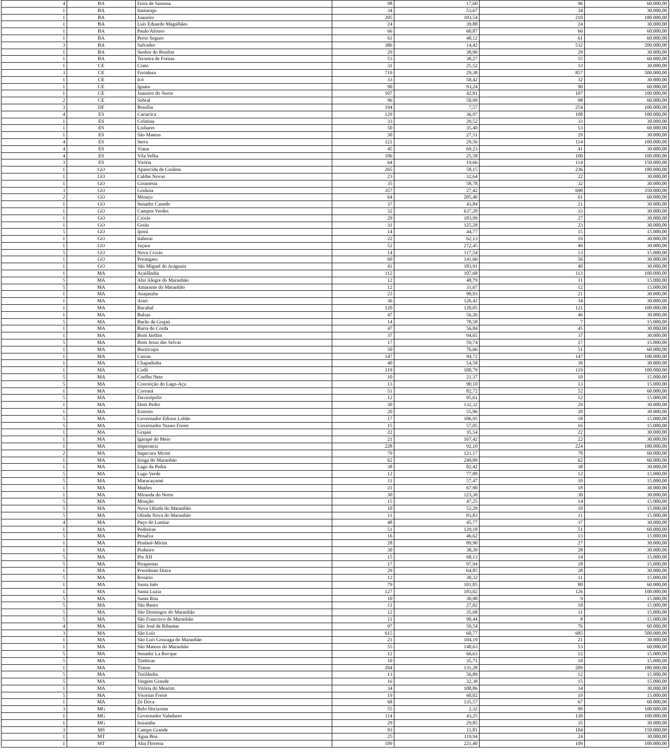| 4 | BA | Feira de Santana | 98 | 17,60 | 96 | 60.000,00 |
| 1 | BA | Itamaraju | 34 | 53,67 | 34 | 30.000,00 |
| 1 | BA | Juazeiro | 205 | 103,54 | 210 | 180.000,00 |
| 1 | BA | Luís Eduardo Magalhães | 24 | 39,88 | 24 | 30.000,00 |
| 1 | BA | Paulo Afonso | 66 | 60,87 | 66 | 60.000,00 |
| 1 | BA | Porto Seguro | 61 | 48,12 | 61 | 60.000,00 |
| 3 | BA | Salvador | 386 | 14,42 | 532 | 200.000,00 |
| 1 | BA | Senhor do Bonfim | 29 | 38,96 | 29 | 30.000,00 |
| 1 | BA | Teixeira de Freitas | 53 | 38,27 | 55 | 60.000,00 |
| 1 | CE | Crato | 31 | 25,52 | 33 | 30.000,00 |
| 3 | CE | Fortaleza | 719 | 29,38 | 857 | 500.000,00 |
| 1 | CE | Icó | 33 | 50,42 | 32 | 30.000,00 |
| 1 | CE | Iguatu | 90 | 93,24 | 90 | 60.000,00 |
| 1 | CE | Juazeiro do Norte | 107 | 42,81 | 107 | 100.000,00 |
| 2 | CE | Sobral | 96 | 50,99 | 98 | 60.000,00 |
| 3 | DF | Brasília | 194 | 7,57 | 254 | 100.000,00 |
| 4 | ES | Cariacica | 129 | 36,97 | 108 | 100.000,00 |
| 1 | ES | Colatina | 33 | 29,52 | 33 | 30.000,00 |
| 1 | ES | Linhares | 50 | 35,40 | 53 | 60.000,00 |
| 1 | ES | São Mateus | 30 | 27,51 | 29 | 30.000,00 |
| 4 | ES | Serra | 121 | 29,56 | 114 | 100.000,00 |
| 4 | ES | Viana | 45 | 69,23 | 41 | 30.000,00 |
| 4 | ES | Vila Velha | 106 | 25,58 | 100 | 100.000,00 |
| 3 | ES | Vitória | 64 | 19,66 | 114 | 150.000,00 |
| 1 | GO | Aparecida de Goiânia | 265 | 58,15 | 236 | 180.000,00 |
| 1 | GO | Caldas Novas | 23 | 32,64 | 22 | 30.000,00 |
| 1 | GO | Goianésia | 35 | 58,78 | 32 | 30.000,00 |
| 3 | GO | Goiânia | 357 | 27,42 | 690 | 350.000,00 |
| 2 | GO | Minaçu | 64 | 205,46 | 61 | 60.000,00 |
| 1 | GO | Senador Canedo | 37 | 43,84 | 21 | 30.000,00 |
| 1 | GO | Campos Verdes | 32 | 637,20 | 33 | 30.000,00 |
| 1 | GO | Crixás | 29 | 183,99 | 27 | 30.000,00 |
| 1 | GO | Goiás | 31 | 125,28 | 23 | 30.000,00 |
| 5 | GO | Iporá | 14 | 44,77 | 15 | 15.000,00 |
| 1 | GO | Itaberaí | 22 | 62,13 | 19 | 30.000,00 |
| 1 | GO | Juçara | 52 | 272,45 | 49 | 30.000,00 |
| 5 | GO | Nova Crixás | 14 | 117,54 | 13 | 15.000,00 |
| 1 | GO | Porangatu | 60 | 141,66 | 56 | 30.000,00 |
| 1 | GO | São Miguel do Araguaia | 41 | 183,91 | 40 | 30.000,00 |
| 1 | MA | Açailândia | 112 | 107,68 | 113 | 100.000,00 |
| 5 | MA | Alto Alegre do Maranhão | 12 | 48,79 | 11 | 15.000,00 |
| 5 | MA | Amarante do Maranhão | 12 | 31,67 | 12 | 15.000,00 |
| 1 | MA | Anajatuba | 23 | 90,93 | 21 | 30.000,00 |
| 1 | MA | Arari | 36 | 126,42 | 34 | 30.000,00 |
| 1 | MA | Bacabal | 120 | 120,05 | 121 | 100.000,00 |
| 1 | MA | Balsas | 47 | 56,26 | 46 | 30.000,00 |
| 5 | MA | Barão de Grajaú | 14 | 78,58 | 7 | 15.000,00 |
| 1 | MA | Barra do Corda | 47 | 56,84 | 45 | 30.000,00 |
| 1 | MA | Bom Jardim | 37 | 94,65 | 37 | 30.000,00 |
| 5 | MA | Bom Jesus das Selvas | 17 | 59,74 | 17 | 15.000,00 |
| 1 | MA | Buriticupu | 50 | 76,66 | 51 | 60.000,00 |
| 1 | MA | Caxias | 147 | 94,72 | 147 | 100.000,00 |
| 1 | MA | Chapadinha | 40 | 54,58 | 39 | 30.000,00 |
| 1 | MA | Codó | 119 | 100,79 | 119 | 100.000,00 |
| 5 | MA | Coelho Neto | 10 | 21,37 | 10 | 15.000,00 |
| 5 | MA | Conceição do Lago-Açu | 13 | 90,10 | 13 | 15.000,00 |
| 1 | MA | Coroatá | 51 | 82,72 | 52 | 60.000,00 |
| 5 | MA | Davinópolis | 12 | 95,61 | 12 | 15.000,00 |
| 1 | MA | Dom Pedro | 30 | 132,32 | 29 | 30.000,00 |
| 1 | MA | Estreito | 20 | 55,96 | 20 | 30.000,00 |
| 5 | MA | Governador Edison Lobão | 17 | 106,95 | 18 | 15.000,00 |
| 5 | MA | Governador Nunes Freire | 15 | 57,05 | 16 | 15.000,00 |
| 1 | MA | Grajaú | 22 | 35,54 | 22 | 30.000,00 |
| 1 | MA | Igarapé do Meio | 21 | 167,42 | 22 | 30.000,00 |
| 1 | MA | Imperatriz | 228 | 92,10 | 224 | 180.000,00 |
| 2 | MA | Itapecuru Mirim | 79 | 121,17 | 78 | 60.000,00 |
| 1 | MA | Itinga do Maranhão | 62 | 249,09 | 62 | 60.000,00 |
| 1 | MA | Lago da Pedra | 38 | 82,42 | 38 | 30.000,00 |
| 5 | MA | Lago Verde | 12 | 77,89 | 12 | 15.000,00 |
| 5 | MA | Maracaçumé | 11 | 57,47 | 10 | 15.000,00 |
| 1 | MA | Matões | 21 | 67,90 | 18 | 30.000,00 |
| 1 | MA | Miranda do Norte | 30 | 123,30 | 30 | 30.000,00 |
| 5 | MA | Monção | 15 | 47,25 | 14 | 15.000,00 |
| 5 | MA | Nova Olinda do Maranhão | 10 | 52,29 | 10 | 15.000,00 |
| 5 | MA | Olinda Nova do Maranhão | 11 | 83,83 | 11 | 15.000,00 |
| 4 | MA | Paço do Lumiar | 48 | 45,77 | 37 | 30.000,00 |
| 1 | MA | Pedreiras | 51 | 129,18 | 51 | 60.000,00 |
| 5 | MA | Penalva | 16 | 46,62 | 13 | 15.000,00 |
| 1 | MA | Pindaré-Mirim | 28 | 89,90 | 27 | 30.000,00 |
| 1 | MA | Pinheiro | 30 | 38,39 | 28 | 30.000,00 |
| 5 | MA | Pio XII | 15 | 68,13 | 14 | 15.000,00 |
| 5 | MA | Pirapemas | 17 | 97,94 | 18 | 15.000,00 |
| 1 | MA | Presidente Dutra | 29 | 64,85 | 28 | 30.000,00 |
| 5 | MA | Rosário | 12 | 30,32 | 11 | 15.000,00 |
| 1 | MA | Santa Inês | 79 | 101,05 | 80 | 60.000,00 |
| 1 | MA | Santa Luzia | 127 | 183,02 | 126 | 100.000,00 |
| 5 | MA | Santa Rita | 10 | 30,90 | 9 | 15.000,00 |
| 5 | MA | São Bento | 11 | 27,02 | 10 | 15.000,00 |
| 5 | MA | São Domingos do Maranhão | 12 | 35,68 | 11 | 15.000,00 |
| 5 | MA | São Francisco do Maranhão | 11 | 90,44 | 8 | 15.000,00 |
| 4 | MA | São José de Ribamar | 97 | 59,54 | 76 | 60.000,00 |
| 3 | MA | São Luís | 615 | 60,77 | 685 | 500.000,00 |
| 1 | MA | São Luís Gonzaga do Maranhão | 21 | 104,19 | 21 | 30.000,00 |
| 1 | MA | São Mateus do Maranhão | 55 | 140,63 | 53 | 60.000,00 |
| 5 | MA | Senador La Rocque | 12 | 66,63 | 12 | 15.000,00 |
| 5 | MA | Timbiras | 10 | 35,71 | 10 | 15.000,00 |
| 1 | MA | Timon | 204 | 131,28 | 209 | 180.000,00 |
| 5 | MA | Turilândia | 13 | 56,89 | 12 | 15.000,00 |
| 5 | MA | Vargem Grande | 16 | 32,38 | 15 | 15.000,00 |
| 1 | MA | Vitória do Mearim | 34 | 108,86 | 34 | 30.000,00 |
| 5 | MA | Vitorino Freire | 19 | 60,02 | 19 | 15.000,00 |
| 1 | MA | Zé Doca | 68 | 135,57 | 67 | 60.000,00 |
| 3 | MG | Belo Horizonte | 55 | 2,32 | 99 | 100.000,00 |
| 1 | MG | Governador Valadares | 114 | 43,25 | 120 | 100.000,00 |
| 1 | MG | Ituiutaba | 29 | 29,85 | 35 | 30.000,00 |
| 3 | MS | Campo Grande | 93 | 11,81 | 104 | 150.000,00 |
| 1 | MT | Água Boa | 25 | 119,94 | 24 | 30.000,00 |
| 1 | MT | Alta Floresta | 109 | 221,40 | 109 | 100.000,00 |